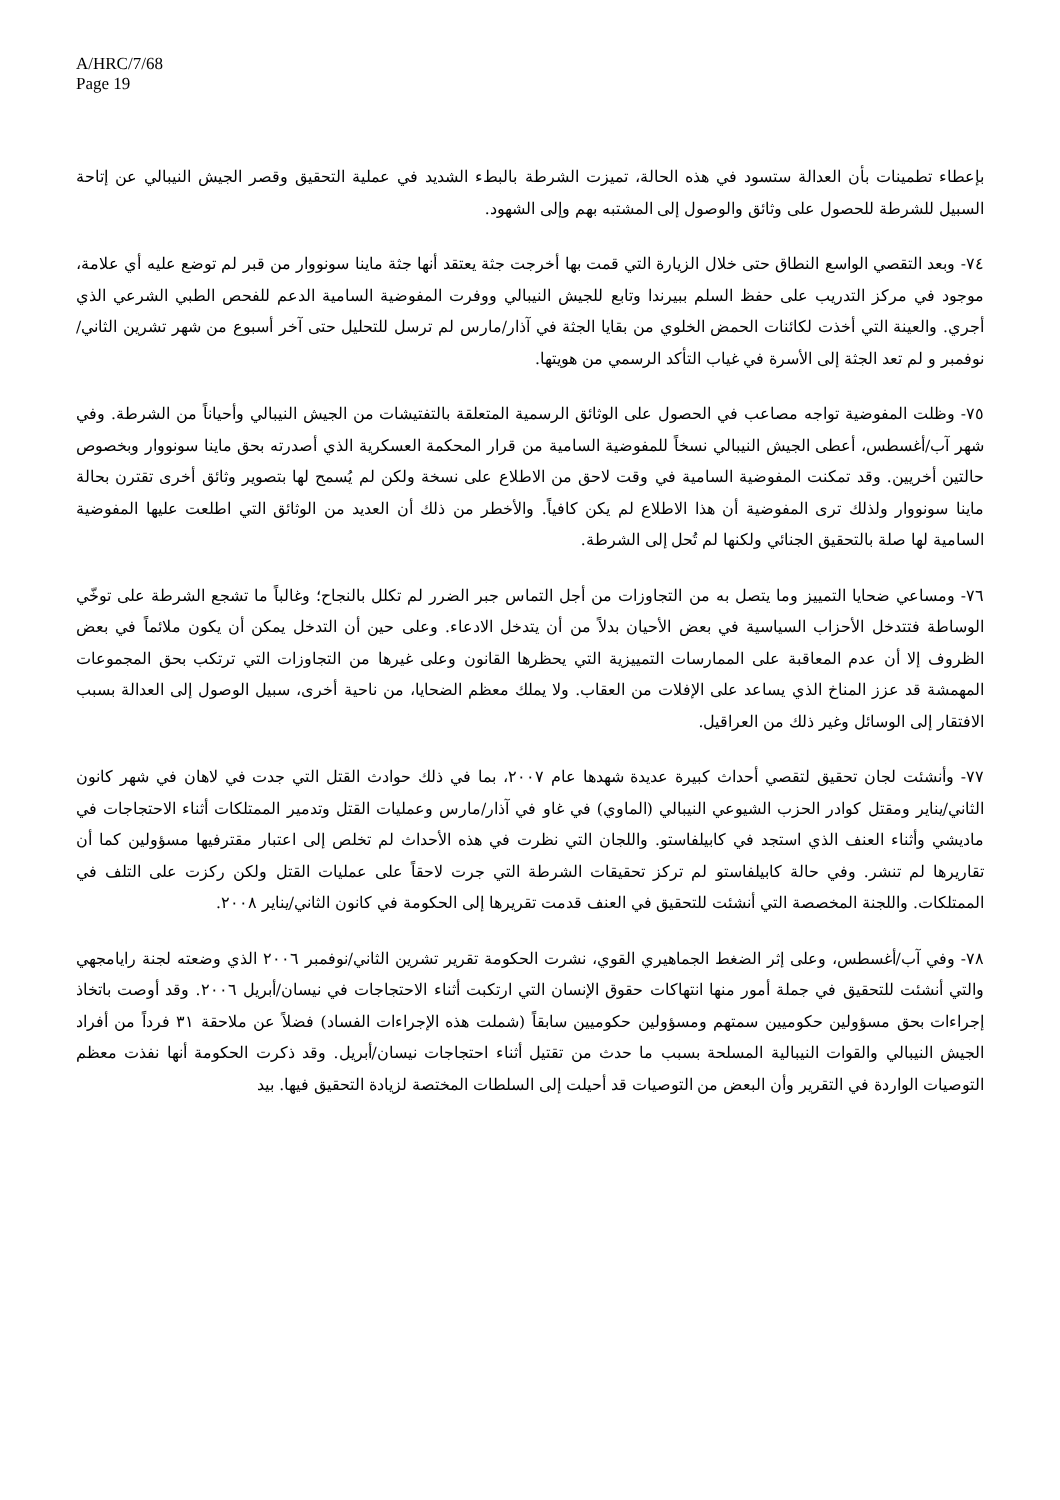A/HRC/7/68
Page 19
بإعطاء تطمينات بأن العدالة ستسود في هذه الحالة، تميزت الشرطة بالبطء الشديد في عملية التحقيق وقصر الجيش النيبالي عن إتاحة السبيل للشرطة للحصول على وثائق والوصول إلى المشتبه بهم وإلى الشهود.
٧٤- وبعد التقصي الواسع النطاق حتى خلال الزيارة التي قمت بها أخرجت جثة يعتقد أنها جثة ماينا سونووار من قبر لم توضع عليه أي علامة، موجود في مركز التدريب على حفظ السلم ببيرندا وتابع للجيش النيبالي ووفرت المفوضية السامية الدعم للفحص الطبي الشرعي الذي أجري. والعينة التي أخذت لكائنات الحمض الخلوي من بقايا الجثة في آذار/مارس لم ترسل للتحليل حتى آخر أسبوع من شهر تشرين الثاني/نوفمبر و لم تعد الجثة إلى الأسرة في غياب التأكد الرسمي من هويتها.
٧٥- وظلت المفوضية تواجه مصاعب في الحصول على الوثائق الرسمية المتعلقة بالتفتيشات من الجيش النيبالي وأحياناً من الشرطة. وفي شهر آب/أغسطس، أعطى الجيش النيبالي نسخاً للمفوضية السامية من قرار المحكمة العسكرية الذي أصدرته بحق ماينا سونووار وبخصوص حالتين أخريين. وقد تمكنت المفوضية السامية في وقت لاحق من الاطلاع على نسخة ولكن لم يُسمح لها بتصوير وثائق أخرى تقترن بحالة ماينا سونووار ولذلك ترى المفوضية أن هذا الاطلاع لم يكن كافياً. والأخطر من ذلك أن العديد من الوثائق التي اطلعت عليها المفوضية السامية لها صلة بالتحقيق الجنائي ولكنها لم تُحل إلى الشرطة.
٧٦- ومساعي ضحايا التمييز وما يتصل به من التجاوزات من أجل التماس جبر الضرر لم تكلل بالنجاح؛ وغالباً ما تشجع الشرطة على توخّي الوساطة فتتدخل الأحزاب السياسية في بعض الأحيان بدلاً من أن يتدخل الادعاء. وعلى حين أن التدخل يمكن أن يكون ملائماً في بعض الظروف إلا أن عدم المعاقبة على الممارسات التمييزية التي يحظرها القانون وعلى غيرها من التجاوزات التي ترتكب بحق المجموعات المهمشة قد عزز المناخ الذي يساعد على الإفلات من العقاب. ولا يملك معظم الضحايا، من ناحية أخرى، سبيل الوصول إلى العدالة بسبب الافتقار إلى الوسائل وغير ذلك من العراقيل.
٧٧- وأنشئت لجان تحقيق لتقصي أحداث كبيرة عديدة شهدها عام ٢٠٠٧، بما في ذلك حوادث القتل التي جدت في لاهان في شهر كانون الثاني/يناير ومقتل كوادر الحزب الشيوعي النيبالي (الماوي) في غاو في آذار/مارس وعمليات القتل وتدمير الممتلكات أثناء الاحتجاجات في ماديشي وأثناء العنف الذي استجد في كابيلفاستو. واللجان التي نظرت في هذه الأحداث لم تخلص إلى اعتبار مقترفيها مسؤولين كما أن تقاريرها لم تنشر. وفي حالة كابيلفاستو لم تركز تحقيقات الشرطة التي جرت لاحقاً على عمليات القتل ولكن ركزت على التلف في الممتلكات. واللجنة المخصصة التي أنشئت للتحقيق في العنف قدمت تقريرها إلى الحكومة في كانون الثاني/يناير ٢٠٠٨.
٧٨- وفي آب/أغسطس، وعلى إثر الضغط الجماهيري القوي، نشرت الحكومة تقرير تشرين الثاني/نوفمبر ٢٠٠٦ الذي وضعته لجنة رايامجهي والتي أنشئت للتحقيق في جملة أمور منها انتهاكات حقوق الإنسان التي ارتكبت أثناء الاحتجاجات في نيسان/أبريل ٢٠٠٦. وقد أوصت باتخاذ إجراءات بحق مسؤولين حكوميين سمتهم ومسؤولين حكوميين سابقاً (شملت هذه الإجراءات الفساد) فضلاً عن ملاحقة ٣١ فرداً من أفراد الجيش النيبالي والقوات النيبالية المسلحة بسبب ما حدث من تقتيل أثناء احتجاجات نيسان/أبريل. وقد ذكرت الحكومة أنها نفذت معظم التوصيات الواردة في التقرير وأن البعض من التوصيات قد أحيلت إلى السلطات المختصة لزيادة التحقيق فيها. بيد